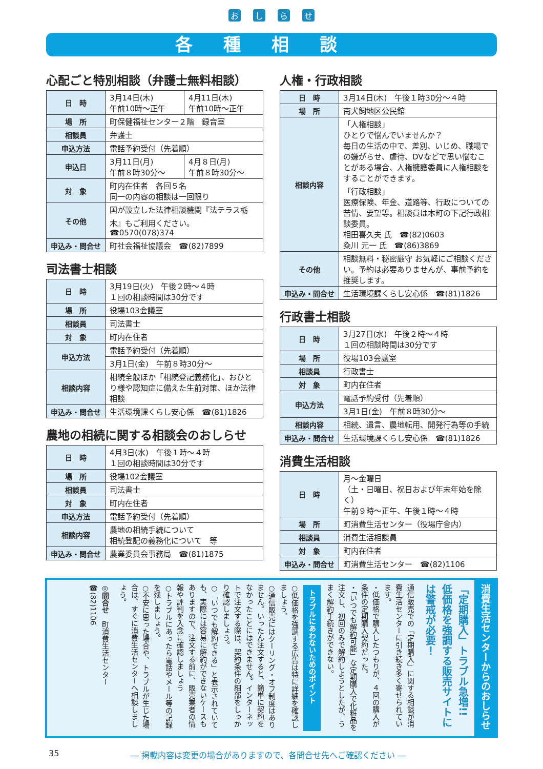おしらせ
各種相談
心配ごと特別相談（弁護士無料相談）
| 日 時 | 3月14日(木) 午前10時～正午 | 4月11日(木) 午前10時～正午 |
| 場 所 | 町保健福祉センター２階 録音室 | |
| 相談員 | 弁護士 | |
| 申込方法 | 電話予約受付（先着順） | |
| 申込日 | 3月11日(月) 午前８時30分～ | 4月８日(月) 午前８時30分～ |
| 対 象 | 町内在住者 各回５名 同一の内容の相談は一回限り | |
| その他 | 国が設立した法律相談機関『法テラス栃木』もご利用ください。 ☎0570(078)374 | |
| 申込み・問合せ | 町社会福祉協議会 ☎(82)7899 | |
司法書士相談
| 日 時 | 3月19日(火) 午後２時～４時 １回の相談時間は30分です |
| 場 所 | 役場103会議室 |
| 相談員 | 司法書士 |
| 対 象 | 町内在住者 |
| 申込方法 | 電話予約受付（先着順） |
| | 3月1日(金) 午前８時30分～ |
| 相談内容 | 相続全般ほか「相続登記義務化」、おひとり様や認知症に備えた生前対策、ほか法律相談 |
| 申込み・問合せ | 生活環境課くらし安心係 ☎(81)1826 |
農地の相続に関する相談会のおしらせ
| 日 時 | 4月3日(水) 午後１時～４時 １回の相談時間は30分です |
| 場 所 | 役場102会議室 |
| 相談員 | 司法書士 |
| 対 象 | 町内在住者 |
| 申込方法 | 電話予約受付（先着順） |
| 相談内容 | 農地の相続手続について 相続登記の義務化について 等 |
| 申込み・問合せ | 農業委員会事務局 ☎(81)1875 |
人権・行政相談
| 日 時 | 3月14日(木) 午後１時30分～４時 |
| 場 所 | 南犬飼地区公民館 |
| 相談内容 | 「人権相談」 ひとりで悩んでいませんか？ 毎日の生活の中で、差別、いじめ、職場での嫌がらせ、虐待、DVなどで思い悩むことがある場合、人権擁護委員に人権相談をすることができます。 「行政相談」 医療保険、年金、道路等、行政についての苦情、要望等。相談員は本町の下記行政相談委員。 相田喜久夫 氏 ☎(82)0603 粂川 元一 氏 ☎(86)3869 |
| その他 | 相談無料・秘密厳守 お気軽にご相談ください。予約は必要ありませんが、事前予約を推奨します。 |
| 申込み・問合せ | 生活環境課くらし安心係 ☎(81)1826 |
行政書士相談
| 日 時 | 3月27日(水) 午後２時～４時 １回の相談時間は30分です |
| 場 所 | 役場103会議室 |
| 相談員 | 行政書士 |
| 対 象 | 町内在住者 |
| 申込方法 | 電話予約受付（先着順） |
| | 3月1日(金) 午前８時30分～ |
| 相談内容 | 相続、遺言、農地転用、開発行為等の手続 |
| 申込み・問合せ | 生活環境課くらし安心係 ☎(81)1826 |
消費生活相談
| 日 時 | 月～金曜日 （土・日曜日、祝日および年末年始を除く） 午前９時～正午、午後１時～４時 |
| 場 所 | 町消費生活センター（役場庁舎内） |
| 相談員 | 消費生活相談員 |
| 対 象 | 町内在住者 |
| 申込み・問合せ | 町消費生活センター ☎(82)1106 |
消費生活センターからのおしらせ
「定期購入」トラブル急増!!
低価格を強調する販売サイトには警戒が必要！
通信販売での「定期購入」に関する相談が消費生活センターに引き続き多く寄せられています。
・低価格で購入したつもりが、４回の購入が条件の定期購入契約だった。
・「いつでも解約可能」な定期購入で化粧品を注文し、初回のみで解約しようとしたが、うまく解約手続きができない。
トラブルにあわないためのポイント
○低価格を強調する広告は特に詳細を確認しましょう。
○通信販売にはクーリング・オフ制度はありません。いったん注文すると、簡単に契約をなかったことにはできません。インターネットで注文する際は、契約条件の細部をしっかり確認しましょう。
○「いつでも解約できる」と表示されていても、実際には容易に解約ができないケースもありますので、注文する前に、販売業者の情報や評判を入念に確認しましょう
○トラブルにあったら電話やメール等の記録を残しましょう。
○不安に思った場合や、トラブルが生じた場合は、すぐに消費生活センターへ相談しましょう。
◎問合せ　町消費生活センター　☎(82)1106
35 ― 掲載内容は変更の場合がありますので、各問合せ先へご確認ください ―